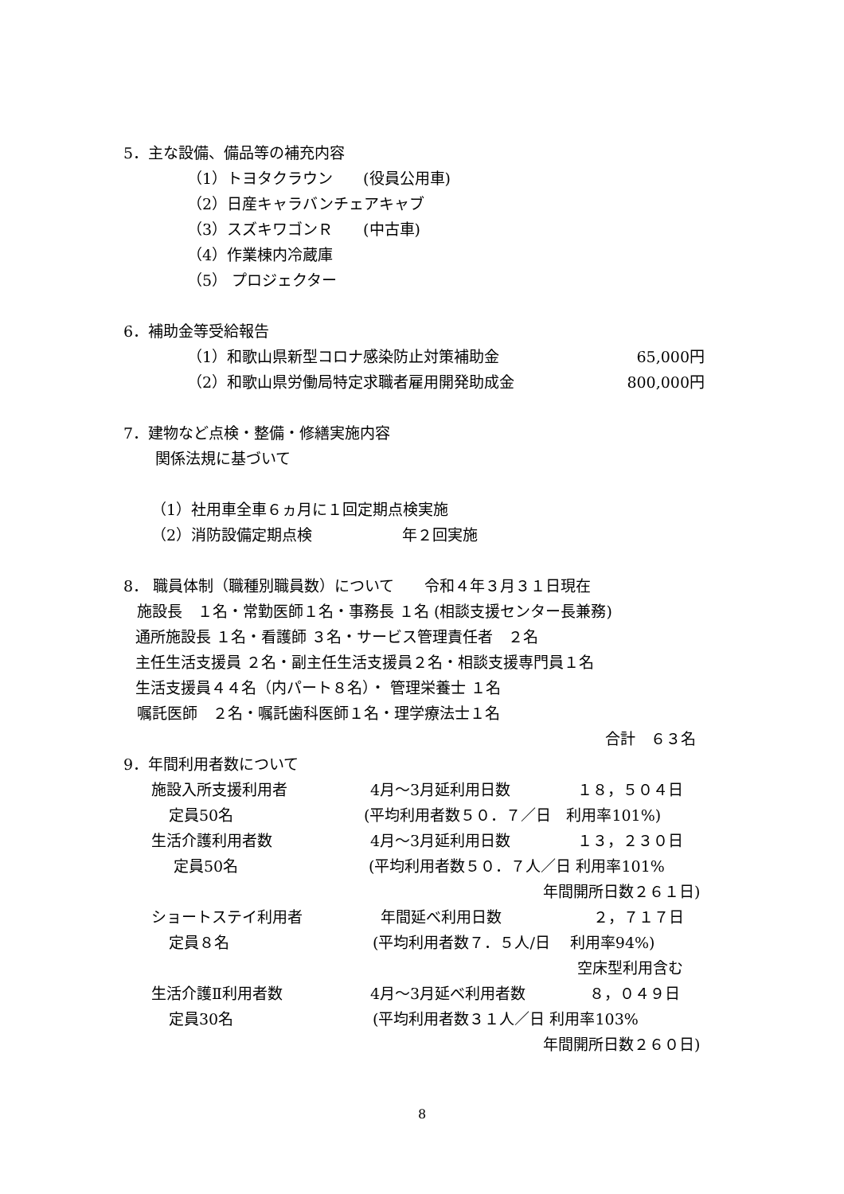5．主な設備、備品等の補充内容
（1）トヨタクラウン　　(役員公用車)
（2）日産キャラバンチェアキャブ
（3）スズキワゴンＲ　　(中古車)
（4）作業棟内冷蔵庫
（5） プロジェクター
6．補助金等受給報告
（1）和歌山県新型コロナ感染防止対策補助金 65,000円
（2）和歌山県労働局特定求職者雇用開発助成金 800,000円
7．建物など点検・整備・修繕実施内容
関係法規に基づいて
（1）社用車全車６ヵ月に１回定期点検実施
（2）消防設備定期点検 年２回実施
8． 職員体制（職種別職員数）について　　令和４年３月３１日現在
施設長　１名・常勤医師１名・事務長 １名 (相談支援センター長兼務)
通所施設長 １名・看護師 ３名・サービス管理責任者　２名
主任生活支援員 ２名・副主任生活支援員２名・相談支援専門員１名
生活支援員４４名（内パート８名）・ 管理栄養士 １名
嘱託医師　２名・嘱託歯科医師１名・理学療法士１名
合計　６３名
9．年間利用者数について
施設入所支援利用者 4月～3月延利用日数 １８，５０４日
定員50名 (平均利用者数５０．７／日　利用率101%)
生活介護利用者数 4月～3月延利用日数 １３，２３０日
定員50名 (平均利用者数５０．７人／日 利用率101%
年間開所日数２６１日)
ショートステイ利用者 年間延べ利用日数 ２，７１７日
定員８名 (平均利用者数７．５人/日　 利用率94%)
空床型利用含む
生活介護Ⅱ利用者数 4月～3月延べ利用者数 ８，０４９日
定員30名 (平均利用者数３１人／日 利用率103%
年間開所日数２６０日)
8